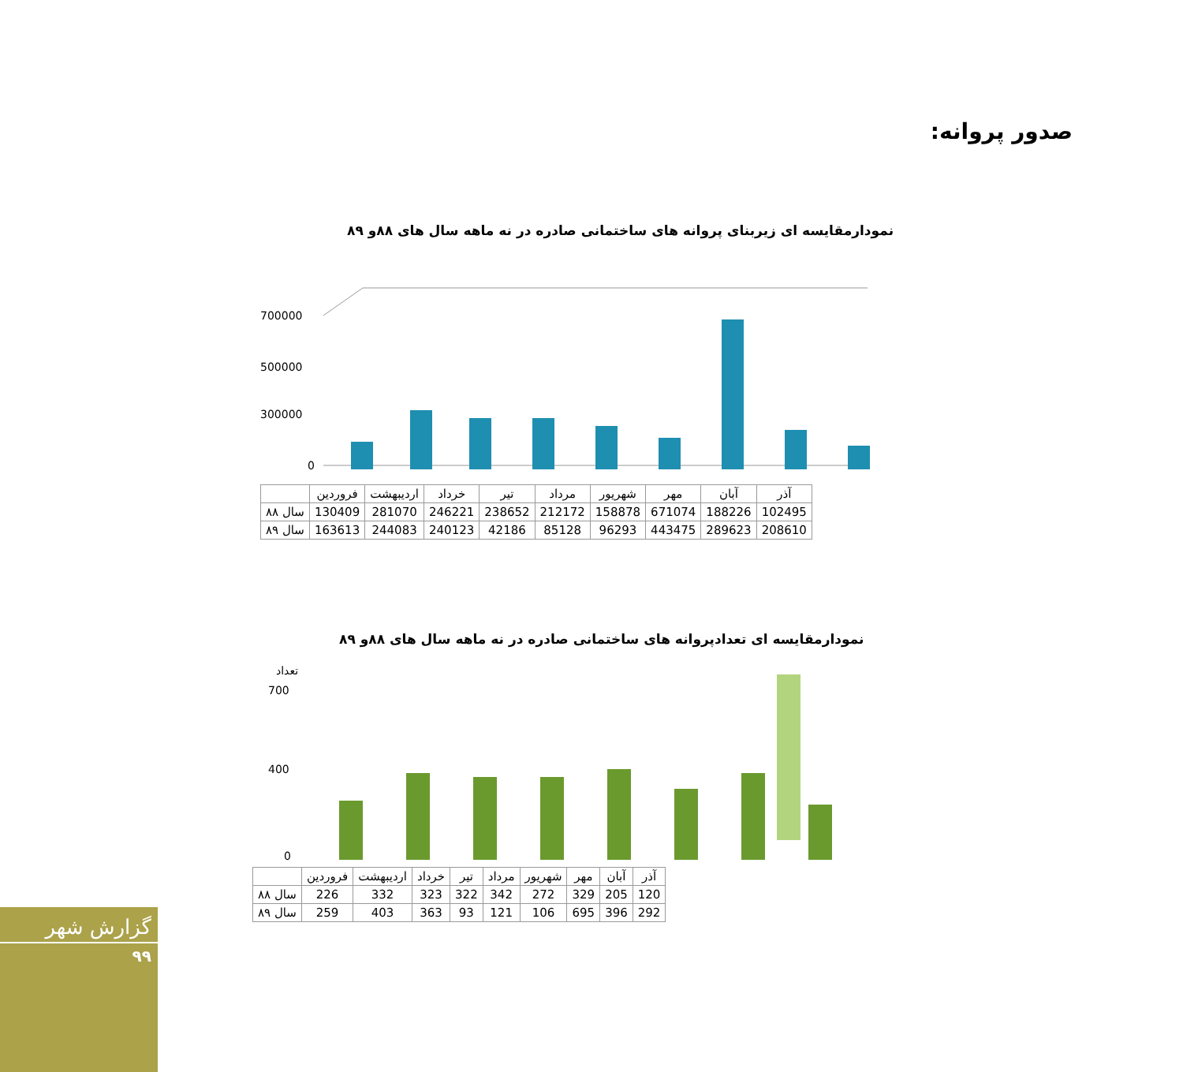صدور پروانه:
نمودارمقایسه ای زیربنای پروانه های ساختمانی صادره در نه ماهه سال های ۸۸و ۸۹
700000
500000
300000
0
| | فروردین | اردیبهشت | خرداد | تیر | مرداد | شهریور | مهر | آبان | آذر |
| --- | --- | --- | --- | --- | --- | --- | --- | --- | --- |
| سال ۸۸ | 130409 | 281070 | 246221 | 238652 | 212172 | 158878 | 671074 | 188226 | 102495 |
| سال ۸۹ | 163613 | 244083 | 240123 | 42186 | 85128 | 96293 | 443475 | 289623 | 208610 |
نمودارمقایسه ای تعدادپروانه های ساختمانی صادره در نه ماهه سال های ۸۸و ۸۹
تعداد
700
400
0
| | فروردین | اردیبهشت | خرداد | تیر | مرداد | شهریور | مهر | آبان | آذر |
| --- | --- | --- | --- | --- | --- | --- | --- | --- | --- |
| سال ۸۸ | 226 | 332 | 323 | 322 | 342 | 272 | 329 | 205 | 120 |
| سال ۸۹ | 259 | 403 | 363 | 93 | 121 | 106 | 695 | 396 | 292 |
گزارش شهر
۹۹